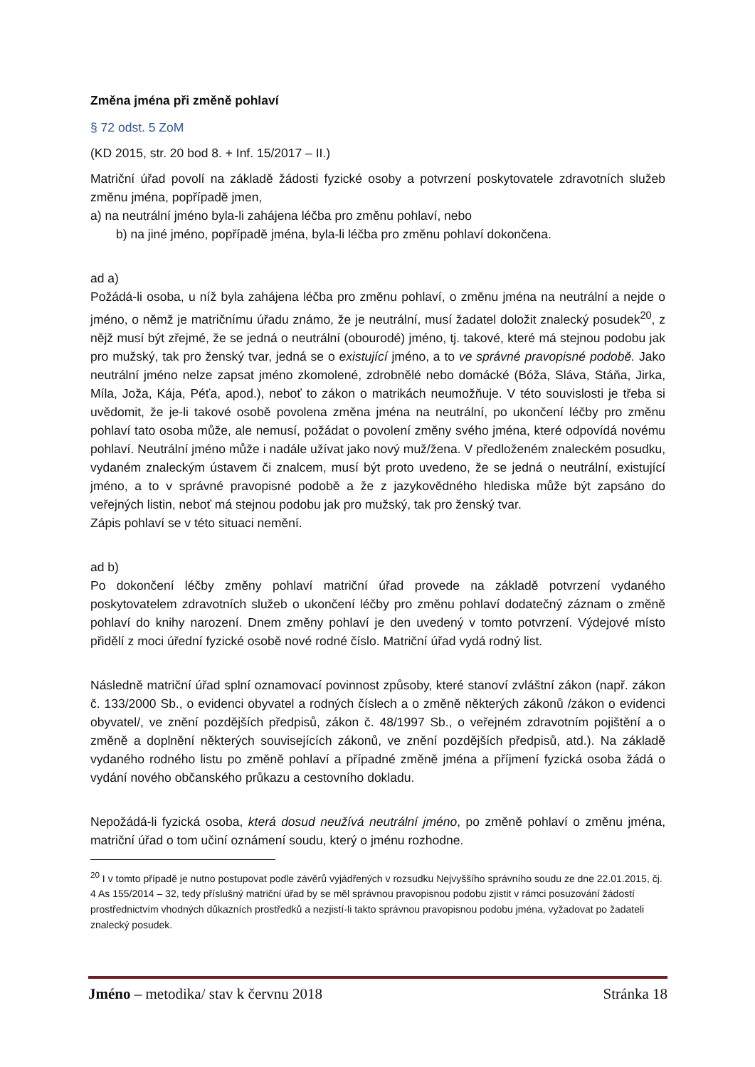Změna jména při změně pohlaví
§ 72 odst. 5 ZoM
(KD 2015, str. 20 bod 8. + Inf. 15/2017 – II.)
Matriční úřad povolí na základě žádosti fyzické osoby a potvrzení poskytovatele zdravotních služeb změnu jména, popřípadě jmen,
a) na neutrální jméno byla-li zahájena léčba pro změnu pohlaví, nebo
b) na jiné jméno, popřípadě jména, byla-li léčba pro změnu pohlaví dokončena.
ad a)
Požádá-li osoba, u níž byla zahájena léčba pro změnu pohlaví, o změnu jména na neutrální a nejde o jméno, o němž je matričnímu úřadu známo, že je neutrální, musí žadatel doložit znalecký posudek<sup>20</sup>, z nějž musí být zřejmé, že se jedná o neutrální (obourodé) jméno, tj. takové, které má stejnou podobu jak pro mužský, tak pro ženský tvar, jedná se o existující jméno, a to ve správné pravopisné podobě. Jako neutrální jméno nelze zapsat jméno zkomolené, zdrobnělé nebo domácké (Bóža, Sláva, Stáňa, Jirka, Míla, Joža, Kája, Péťa, apod.), neboť to zákon o matrikách neumožňuje. V této souvislosti je třeba si uvědomit, že je-li takové osobě povolena změna jména na neutrální, po ukončení léčby pro změnu pohlaví tato osoba může, ale nemusí, požádat o povolení změny svého jména, které odpovídá novému pohlaví. Neutrální jméno může i nadále užívat jako nový muž/žena. V předloženém znaleckém posudku, vydaném znaleckým ústavem či znalcem, musí být proto uvedeno, že se jedná o neutrální, existující jméno, a to v správné pravopisné podobě a že z jazykovědného hlediska může být zapsáno do veřejných listin, neboť má stejnou podobu jak pro mužský, tak pro ženský tvar.
Zápis pohlaví se v této situaci nemění.
ad b)
Po dokončení léčby změny pohlaví matriční úřad provede na základě potvrzení vydaného poskytovatelem zdravotních služeb o ukončení léčby pro změnu pohlaví dodatečný záznam o změně pohlaví do knihy narození. Dnem změny pohlaví je den uvedený v tomto potvrzení. Výdejové místo přidělí z moci úřední fyzické osobě nové rodné číslo. Matriční úřad vydá rodný list.
Následně matriční úřad splní oznamovací povinnost způsoby, které stanoví zvláštní zákon (např. zákon č. 133/2000 Sb., o evidenci obyvatel a rodných číslech a o změně některých zákonů /zákon o evidenci obyvatel/, ve znění pozdějších předpisů, zákon č. 48/1997 Sb., o veřejném zdravotním pojištění a o změně a doplnění některých souvisejících zákonů, ve znění pozdějších předpisů, atd.). Na základě vydaného rodného listu po změně pohlaví a případné změně jména a příjmení fyzická osoba žádá o vydání nového občanského průkazu a cestovního dokladu.
Nepožádá-li fyzická osoba, která dosud neužívá neutrální jméno, po změně pohlaví o změnu jména, matriční úřad o tom učiní oznámení soudu, který o jménu rozhodne.
<sup>20</sup> I v tomto případě je nutno postupovat podle závěrů vyjádřených v rozsudku Nejvyššího správního soudu ze dne 22.01.2015, čj. 4 As 155/2014 – 32, tedy příslušný matriční úřad by se měl správnou pravopisnou podobu zjistit v rámci posuzování žádostí prostřednictvím vhodných důkazních prostředků a nezjistí-li takto správnou pravopisnou podobu jména, vyžadovat po žadateli znalecký posudek.
Jméno – metodika/ stav k červnu 2018 Stránka 18